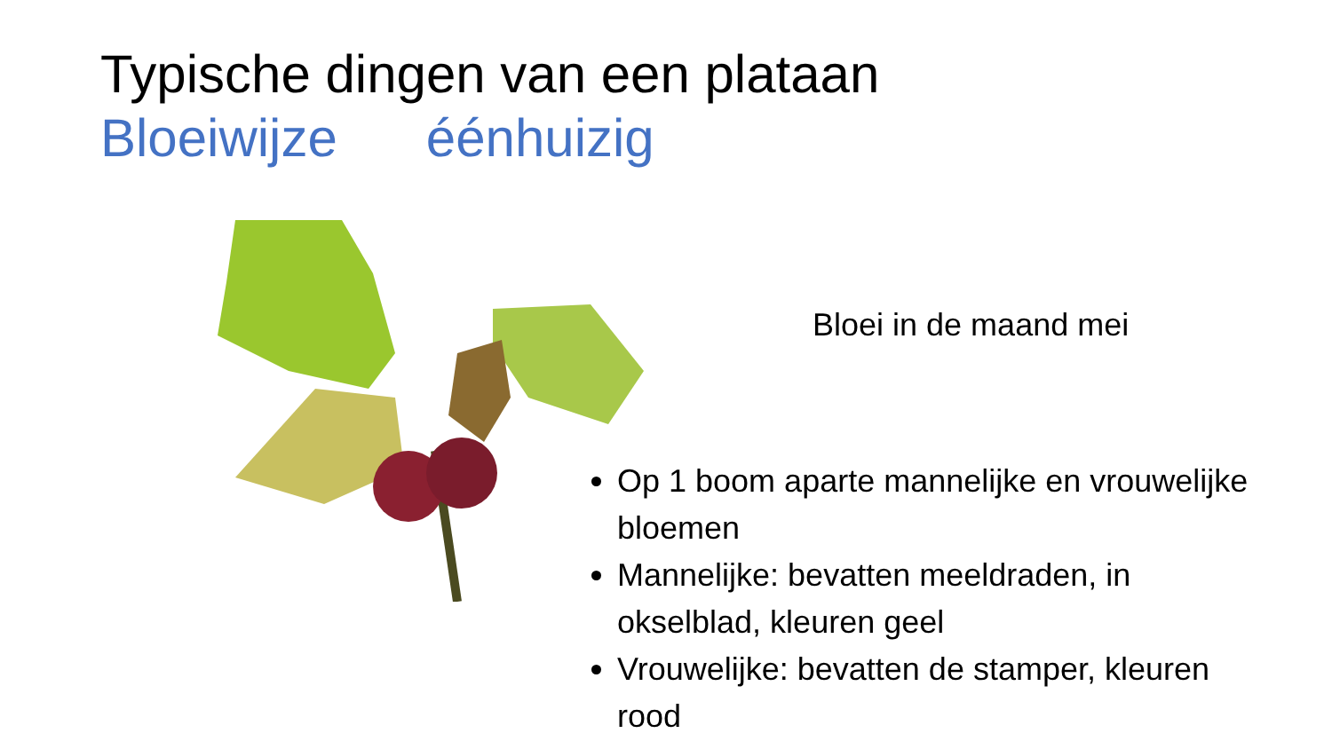Typische dingen van een plataan
Bloeiwijze éénhuizig
Bloei in de maand mei
Op 1 boom aparte mannelijke en vrouwelijke bloemen
Mannelijke: bevatten meeldraden, in okselblad, kleuren geel
Vrouwelijke: bevatten de stamper, kleuren rood